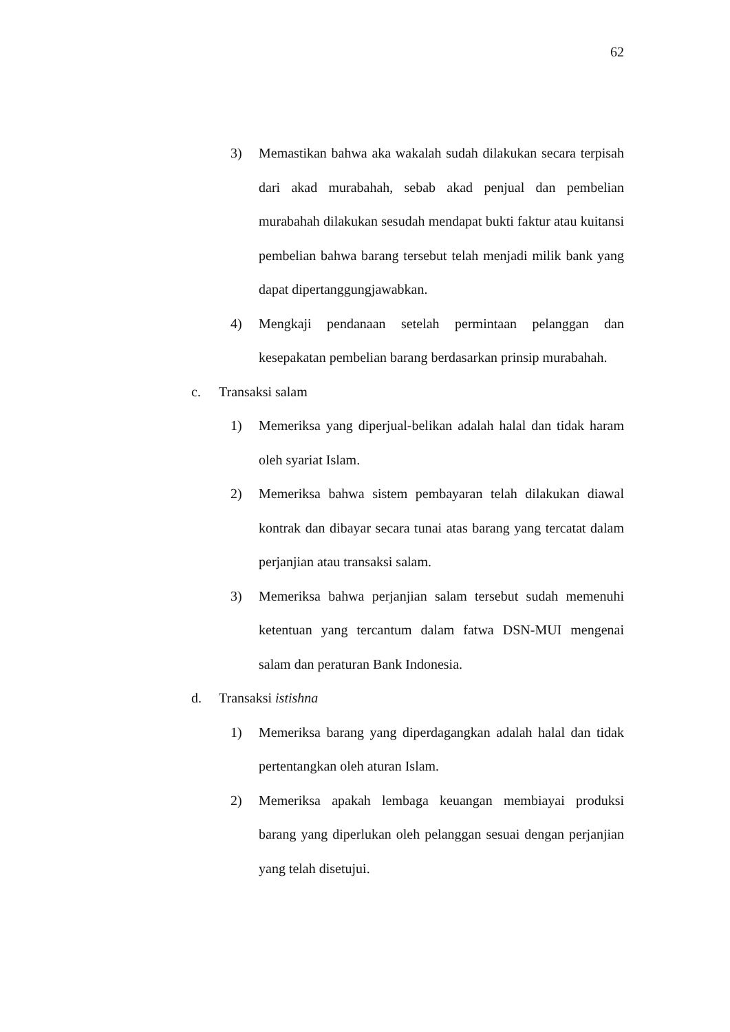62
3) Memastikan bahwa aka wakalah sudah dilakukan secara terpisah dari akad murabahah, sebab akad penjual dan pembelian murabahah dilakukan sesudah mendapat bukti faktur atau kuitansi pembelian bahwa barang tersebut telah menjadi milik bank yang dapat dipertanggungjawabkan.
4) Mengkaji pendanaan setelah permintaan pelanggan dan kesepakatan pembelian barang berdasarkan prinsip murabahah.
c. Transaksi salam
1) Memeriksa yang diperjual-belikan adalah halal dan tidak haram oleh syariat Islam.
2) Memeriksa bahwa sistem pembayaran telah dilakukan diawal kontrak dan dibayar secara tunai atas barang yang tercatat dalam perjanjian atau transaksi salam.
3) Memeriksa bahwa perjanjian salam tersebut sudah memenuhi ketentuan yang tercantum dalam fatwa DSN-MUI mengenai salam dan peraturan Bank Indonesia.
d. Transaksi istishna
1) Memeriksa barang yang diperdagangkan adalah halal dan tidak pertentangkan oleh aturan Islam.
2) Memeriksa apakah lembaga keuangan membiayai produksi barang yang diperlukan oleh pelanggan sesuai dengan perjanjian yang telah disetujui.